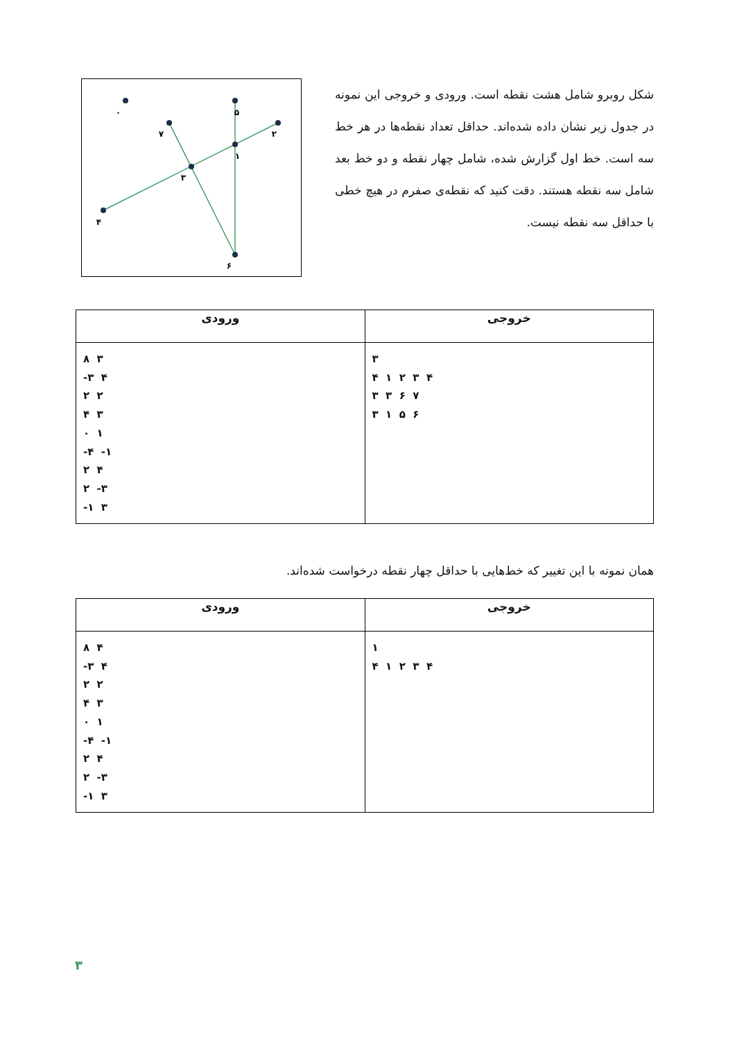شکل روبرو شامل هشت نقطه است. ورودی و خروجی این نمونه در جدول زیر نشان داده شده‌اند. حداقل تعداد نقطه‌ها در هر خط سه است. خط اول گزارش شده، شامل چهار نقطه و دو خط بعد شامل سه نقطه هستند. دقت کنید که نقطه‌ی صفرم در هیچ خطی با حداقل سه نقطه نیست.
۰
۵
۷
۲
۱
۳
۴
۶
| خروجی | ورودی |
| --- | --- |
| ۳ ۴ ۱ ۲ ۳ ۴ ۳ ۳ ۶ ۷ ۳ ۱ ۵ ۶ | ۸ ۳ -۳ ۴ ۲ ۲ ۴ ۳ ۰ ۱ -۴ -۱ ۲ ۴ ۲ -۳ -۱ ۳ |
همان نمونه با این تغییر که خط‌هایی با حداقل چهار نقطه درخواست شده‌اند.
| خروجی | ورودی |
| --- | --- |
| ۱ ۴ ۱ ۲ ۳ ۴ | ۸ ۴ -۳ ۴ ۲ ۲ ۴ ۳ ۰ ۱ -۴ -۱ ۲ ۴ ۲ -۳ -۱ ۳ |
۳